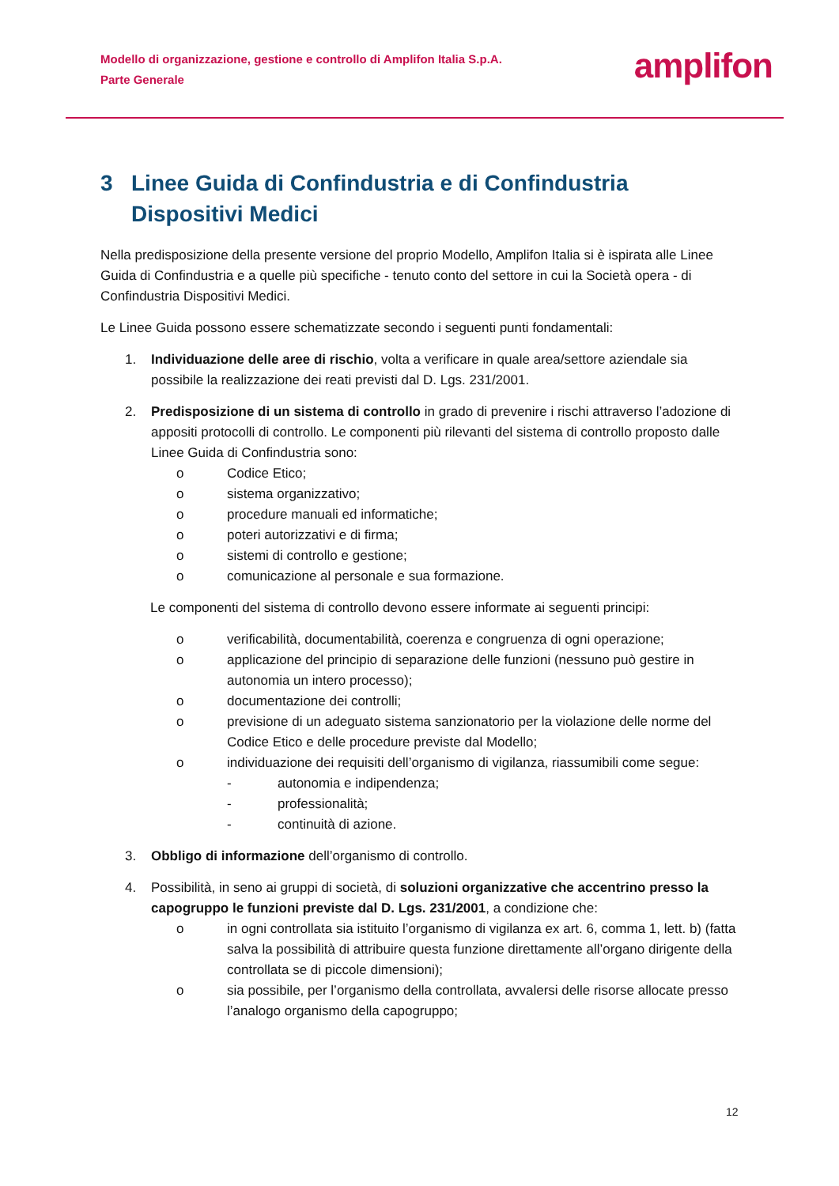Modello di organizzazione, gestione e controllo di Amplifon Italia S.p.A.
Parte Generale
amplifon
3 Linee Guida di Confindustria e di Confindustria Dispositivi Medici
Nella predisposizione della presente versione del proprio Modello, Amplifon Italia si è ispirata alle Linee Guida di Confindustria e a quelle più specifiche - tenuto conto del settore in cui la Società opera - di Confindustria Dispositivi Medici.
Le Linee Guida possono essere schematizzate secondo i seguenti punti fondamentali:
1. Individuazione delle aree di rischio, volta a verificare in quale area/settore aziendale sia possibile la realizzazione dei reati previsti dal D. Lgs. 231/2001.
2. Predisposizione di un sistema di controllo in grado di prevenire i rischi attraverso l’adozione di appositi protocolli di controllo. Le componenti più rilevanti del sistema di controllo proposto dalle Linee Guida di Confindustria sono:
o Codice Etico;
o sistema organizzativo;
o procedure manuali ed informatiche;
o poteri autorizzativi e di firma;
o sistemi di controllo e gestione;
o comunicazione al personale e sua formazione.
Le componenti del sistema di controllo devono essere informate ai seguenti principi:
o verificabilità, documentabilità, coerenza e congruenza di ogni operazione;
o applicazione del principio di separazione delle funzioni (nessuno può gestire in autonomia un intero processo);
o documentazione dei controlli;
o previsione di un adeguato sistema sanzionatorio per la violazione delle norme del Codice Etico e delle procedure previste dal Modello;
o individuazione dei requisiti dell’organismo di vigilanza, riassumibili come segue:
- autonomia e indipendenza;
- professionalità;
- continuità di azione.
3. Obbligo di informazione dell’organismo di controllo.
4. Possibilità, in seno ai gruppi di società, di soluzioni organizzative che accentrino presso la capogruppo le funzioni previste dal D. Lgs. 231/2001, a condizione che:
o in ogni controllata sia istituito l’organismo di vigilanza ex art. 6, comma 1, lett. b) (fatta salva la possibilità di attribuire questa funzione direttamente all’organo dirigente della controllata se di piccole dimensioni);
o sia possibile, per l’organismo della controllata, avvalersi delle risorse allocate presso l’analogo organismo della capogruppo;
12